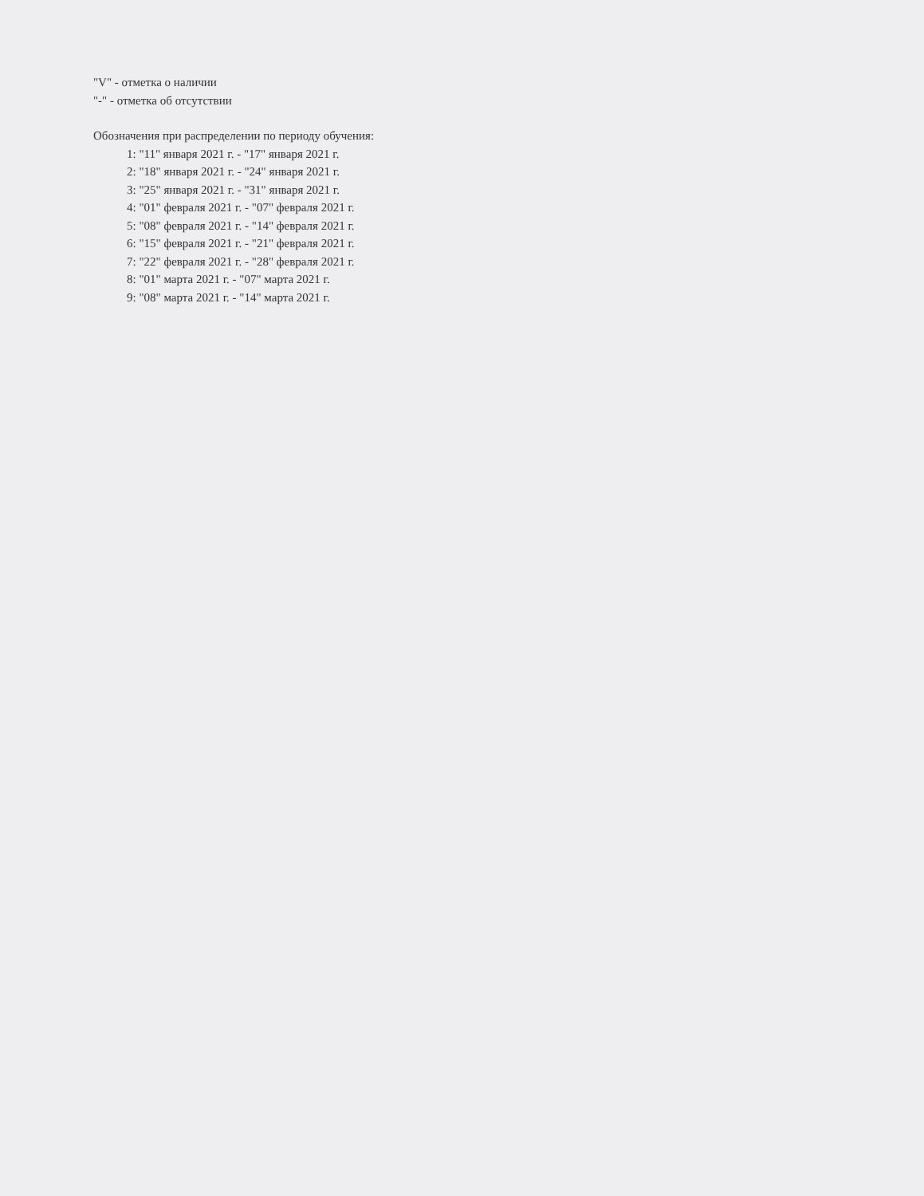"V" - отметка о наличии
"-" - отметка об отсутствии
Обозначения при распределении по периоду обучения:
1: "11" января 2021 г. - "17" января 2021 г.
2: "18" января 2021 г. - "24" января 2021 г.
3: "25" января 2021 г. - "31" января 2021 г.
4: "01" февраля 2021 г. - "07" февраля 2021 г.
5: "08" февраля 2021 г. - "14" февраля 2021 г.
6: "15" февраля 2021 г. - "21" февраля 2021 г.
7: "22" февраля 2021 г. - "28" февраля 2021 г.
8: "01" марта 2021 г. - "07" марта 2021 г.
9: "08" марта 2021 г. - "14" марта 2021 г.